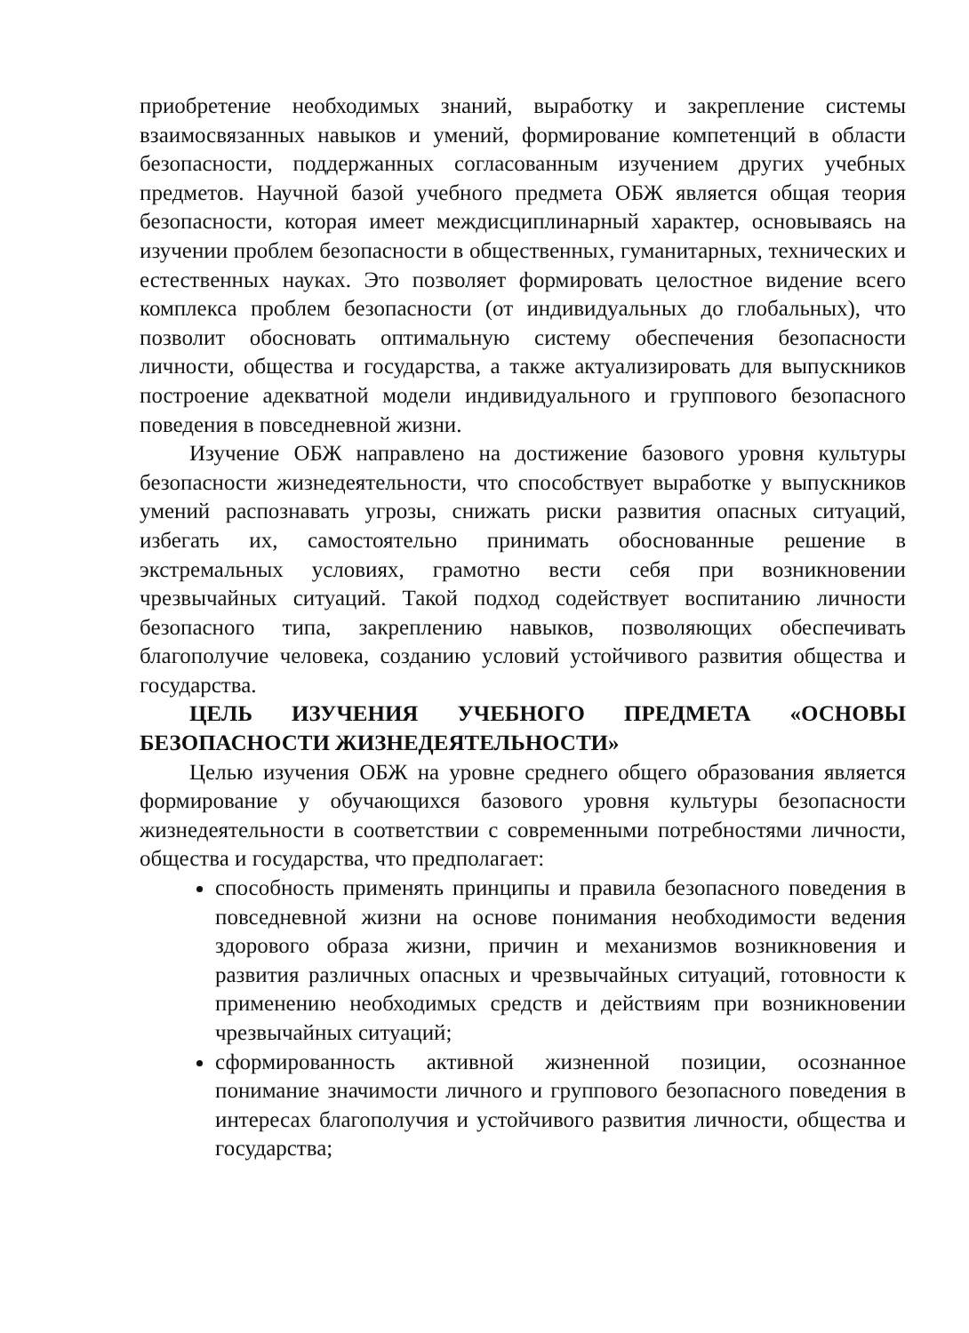приобретение необходимых знаний, выработку и закрепление системы взаимосвязанных навыков и умений, формирование компетенций в области безопасности, поддержанных согласованным изучением других учебных предметов. Научной базой учебного предмета ОБЖ является общая теория безопасности, которая имеет междисциплинарный характер, основываясь на изучении проблем безопасности в общественных, гуманитарных, технических и естественных науках. Это позволяет формировать целостное видение всего комплекса проблем безопасности (от индивидуальных до глобальных), что позволит обосновать оптимальную систему обеспечения безопасности личности, общества и государства, а также актуализировать для выпускников построение адекватной модели индивидуального и группового безопасного поведения в повседневной жизни.
Изучение ОБЖ направлено на достижение базового уровня культуры безопасности жизнедеятельности, что способствует выработке у выпускников умений распознавать угрозы, снижать риски развития опасных ситуаций, избегать их, самостоятельно принимать обоснованные решение в экстремальных условиях, грамотно вести себя при возникновении чрезвычайных ситуаций. Такой подход содействует воспитанию личности безопасного типа, закреплению навыков, позволяющих обеспечивать благополучие человека, созданию условий устойчивого развития общества и государства.
ЦЕЛЬ ИЗУЧЕНИЯ УЧЕБНОГО ПРЕДМЕТА «ОСНОВЫ БЕЗОПАСНОСТИ ЖИЗНЕДЕЯТЕЛЬНОСТИ»
Целью изучения ОБЖ на уровне среднего общего образования является формирование у обучающихся базового уровня культуры безопасности жизнедеятельности в соответствии с современными потребностями личности, общества и государства, что предполагает:
способность применять принципы и правила безопасного поведения в повседневной жизни на основе понимания необходимости ведения здорового образа жизни, причин и механизмов возникновения и развития различных опасных и чрезвычайных ситуаций, готовности к применению необходимых средств и действиям при возникновении чрезвычайных ситуаций;
сформированность активной жизненной позиции, осознанное понимание значимости личного и группового безопасного поведения в интересах благополучия и устойчивого развития личности, общества и государства;